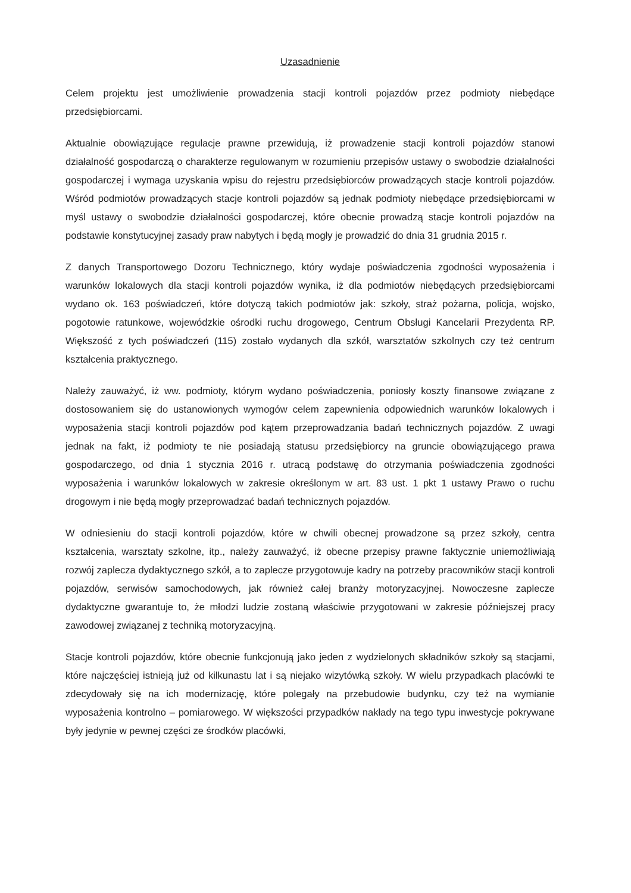Uzasadnienie
Celem projektu jest umożliwienie prowadzenia stacji kontroli pojazdów przez podmioty niebędące przedsiębiorcami.
Aktualnie obowiązujące regulacje prawne przewidują, iż prowadzenie stacji kontroli pojazdów stanowi działalność gospodarczą o charakterze regulowanym w rozumieniu przepisów ustawy o swobodzie działalności gospodarczej i wymaga uzyskania wpisu do rejestru przedsiębiorców prowadzących stacje kontroli pojazdów. Wśród podmiotów prowadzących stacje kontroli pojazdów są jednak podmioty niebędące przedsiębiorcami w myśl ustawy o swobodzie działalności gospodarczej, które obecnie prowadzą stacje kontroli pojazdów na podstawie konstytucyjnej zasady praw nabytych i będą mogły je prowadzić do dnia 31 grudnia 2015 r.
Z danych Transportowego Dozoru Technicznego, który wydaje poświadczenia zgodności wyposażenia i warunków lokalowych dla stacji kontroli pojazdów wynika, iż dla podmiotów niebędących przedsiębiorcami wydano ok. 163 poświadczeń, które dotyczą takich podmiotów jak: szkoły, straż pożarna, policja, wojsko, pogotowie ratunkowe, wojewódzkie ośrodki ruchu drogowego, Centrum Obsługi Kancelarii Prezydenta RP. Większość z tych poświadczeń (115) zostało wydanych dla szkół, warsztatów szkolnych czy też centrum kształcenia praktycznego.
Należy zauważyć, iż ww. podmioty, którym wydano poświadczenia, poniosły koszty finansowe związane z dostosowaniem się do ustanowionych wymogów celem zapewnienia odpowiednich warunków lokalowych i wyposażenia stacji kontroli pojazdów pod kątem przeprowadzania badań technicznych pojazdów. Z uwagi jednak na fakt, iż podmioty te nie posiadają statusu przedsiębiorcy na gruncie obowiązującego prawa gospodarczego, od dnia 1 stycznia 2016 r. utracą podstawę do otrzymania poświadczenia zgodności wyposażenia i warunków lokalowych w zakresie określonym w art. 83 ust. 1 pkt 1 ustawy Prawo o ruchu drogowym i nie będą mogły przeprowadzać badań technicznych pojazdów.
W odniesieniu do stacji kontroli pojazdów, które w chwili obecnej prowadzone są przez szkoły, centra kształcenia, warsztaty szkolne, itp., należy zauważyć, iż obecne przepisy prawne faktycznie uniemożliwiają rozwój zaplecza dydaktycznego szkół, a to zaplecze przygotowuje kadry na potrzeby pracowników stacji kontroli pojazdów, serwisów samochodowych, jak również całej branży motoryzacyjnej. Nowoczesne zaplecze dydaktyczne gwarantuje to, że młodzi ludzie zostaną właściwie przygotowani w zakresie późniejszej pracy zawodowej związanej z techniką motoryzacyjną.
Stacje kontroli pojazdów, które obecnie funkcjonują jako jeden z wydzielonych składników szkoły są stacjami, które najczęściej istnieją już od kilkunastu lat i są niejako wizytówką szkoły. W wielu przypadkach placówki te zdecydowały się na ich modernizację, które polegały na przebudowie budynku, czy też na wymianie wyposażenia kontrolno – pomiarowego. W większości przypadków nakłady na tego typu inwestycje pokrywane były jedynie w pewnej części ze środków placówki,